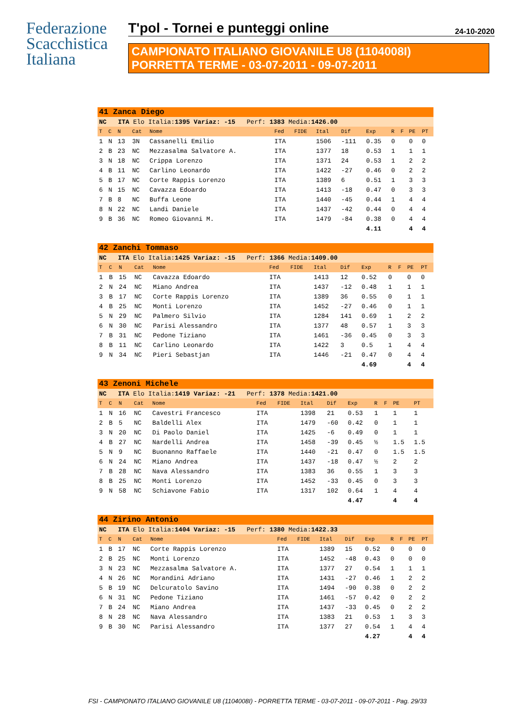Federazione
Scacchistica
Italiana
T'pol - Tornei e punteggi online 24-10-2020
CAMPIONATO ITALIANO GIOVANILE U8 (1104008I)
PORRETTA TERME - 03-07-2011 - 09-07-2011
| 41 Zanca Diego | | | | | | | | | | | | | |
| NC ITA Elo Italia: 1395 Variaz: -15 Perf: 1383 Media: 1426.00 | | | | | | | | | | | | | |
| T | C | N | Cat | Nome | Fed | FIDE | Ital | Dif | Exp | R | F | PE | PT |
| 1 | N | 13 | 3N | Cassanelli Emilio | ITA | | 1506 | -111 | 0.35 | 0 | | 0 | 0 |
| 2 | B | 23 | NC | Mezzasalma Salvatore A. | ITA | | 1377 | 18 | 0.53 | 1 | | 1 | 1 |
| 3 | N | 18 | NC | Crippa Lorenzo | ITA | | 1371 | 24 | 0.53 | 1 | | 2 | 2 |
| 4 | B | 11 | NC | Carlino Leonardo | ITA | | 1422 | -27 | 0.46 | 0 | | 2 | 2 |
| 5 | B | 17 | NC | Corte Rappis Lorenzo | ITA | | 1389 | 6 | 0.51 | 1 | | 3 | 3 |
| 6 | N | 15 | NC | Cavazza Edoardo | ITA | | 1413 | -18 | 0.47 | 0 | | 3 | 3 |
| 7 | B | 8 | NC | Buffa Leone | ITA | | 1440 | -45 | 0.44 | 1 | | 4 | 4 |
| 8 | N | 22 | NC | Landi Daniele | ITA | | 1437 | -42 | 0.44 | 0 | | 4 | 4 |
| 9 | B | 36 | NC | Romeo Giovanni M. | ITA | | 1479 | -84 | 0.38 | 0 | | 4 | 4 |
| | | | | | | | | | 4.11 | | | 4 | 4 |
| 42 Zanchi Tommaso | | | | | | | | | | | | | |
| NC ITA Elo Italia: 1425 Variaz: -15 Perf: 1366 Media: 1409.00 | | | | | | | | | | | | | |
| T | C | N | Cat | Nome | Fed | FIDE | Ital | Dif | Exp | R | F | PE | PT |
| 1 | B | 15 | NC | Cavazza Edoardo | ITA | | 1413 | 12 | 0.52 | 0 | | 0 | 0 |
| 2 | N | 24 | NC | Miano Andrea | ITA | | 1437 | -12 | 0.48 | 1 | | 1 | 1 |
| 3 | B | 17 | NC | Corte Rappis Lorenzo | ITA | | 1389 | 36 | 0.55 | 0 | | 1 | 1 |
| 4 | B | 25 | NC | Monti Lorenzo | ITA | | 1452 | -27 | 0.46 | 0 | | 1 | 1 |
| 5 | N | 29 | NC | Palmero Silvio | ITA | | 1284 | 141 | 0.69 | 1 | | 2 | 2 |
| 6 | N | 30 | NC | Parisi Alessandro | ITA | | 1377 | 48 | 0.57 | 1 | | 3 | 3 |
| 7 | B | 31 | NC | Pedone Tiziano | ITA | | 1461 | -36 | 0.45 | 0 | | 3 | 3 |
| 8 | B | 11 | NC | Carlino Leonardo | ITA | | 1422 | 3 | 0.5 | 1 | | 4 | 4 |
| 9 | N | 34 | NC | Pieri Sebastjan | ITA | | 1446 | -21 | 0.47 | 0 | | 4 | 4 |
| | | | | | | | | | 4.69 | | | 4 | 4 |
| 43 Zenoni Michele | | | | | | | | | | | | | |
| NC ITA Elo Italia: 1419 Variaz: -21 Perf: 1378 Media: 1421.00 | | | | | | | | | | | | | |
| T | C | N | Cat | Nome | Fed | FIDE | Ital | Dif | Exp | R | F | PE | PT |
| 1 | N | 16 | NC | Cavestri Francesco | ITA | | 1398 | 21 | 0.53 | 1 | | 1 | 1 |
| 2 | B | 5 | NC | Baldelli Alex | ITA | | 1479 | -60 | 0.42 | 0 | | 1 | 1 |
| 3 | N | 20 | NC | Di Paolo Daniel | ITA | | 1425 | -6 | 0.49 | 0 | | 1 | 1 |
| 4 | B | 27 | NC | Nardelli Andrea | ITA | | 1458 | -39 | 0.45 | ½ | | 1.5 | 1.5 |
| 5 | N | 9 | NC | Buonanno Raffaele | ITA | | 1440 | -21 | 0.47 | 0 | | 1.5 | 1.5 |
| 6 | N | 24 | NC | Miano Andrea | ITA | | 1437 | -18 | 0.47 | ½ | | 2 | 2 |
| 7 | B | 28 | NC | Nava Alessandro | ITA | | 1383 | 36 | 0.55 | 1 | | 3 | 3 |
| 8 | B | 25 | NC | Monti Lorenzo | ITA | | 1452 | -33 | 0.45 | 0 | | 3 | 3 |
| 9 | N | 58 | NC | Schiavone Fabio | ITA | | 1317 | 102 | 0.64 | 1 | | 4 | 4 |
| | | | | | | | | | 4.47 | | | 4 | 4 |
| 44 Zirino Antonio | | | | | | | | | | | | | |
| NC ITA Elo Italia: 1404 Variaz: -15 Perf: 1380 Media: 1422.33 | | | | | | | | | | | | | |
| T | C | N | Cat | Nome | Fed | FIDE | Ital | Dif | Exp | R | F | PE | PT |
| 1 | B | 17 | NC | Corte Rappis Lorenzo | ITA | | 1389 | 15 | 0.52 | 0 | | 0 | 0 |
| 2 | B | 25 | NC | Monti Lorenzo | ITA | | 1452 | -48 | 0.43 | 0 | | 0 | 0 |
| 3 | N | 23 | NC | Mezzasalma Salvatore A. | ITA | | 1377 | 27 | 0.54 | 1 | | 1 | 1 |
| 4 | N | 26 | NC | Morandini Adriano | ITA | | 1431 | -27 | 0.46 | 1 | | 2 | 2 |
| 5 | B | 19 | NC | Delcuratolo Savino | ITA | | 1494 | -90 | 0.38 | 0 | | 2 | 2 |
| 6 | N | 31 | NC | Pedone Tiziano | ITA | | 1461 | -57 | 0.42 | 0 | | 2 | 2 |
| 7 | B | 24 | NC | Miano Andrea | ITA | | 1437 | -33 | 0.45 | 0 | | 2 | 2 |
| 8 | N | 28 | NC | Nava Alessandro | ITA | | 1383 | 21 | 0.53 | 1 | | 3 | 3 |
| 9 | B | 30 | NC | Parisi Alessandro | ITA | | 1377 | 27 | 0.54 | 1 | | 4 | 4 |
| | | | | | | | | | 4.27 | | | 4 | 4 |
FSI - CAMPIONATO ITALIANO GIOVANILE U8 (1104008I) - PORRETTA TERME - 03-07-2011 - 09-07-2011 - Pag. 29/33